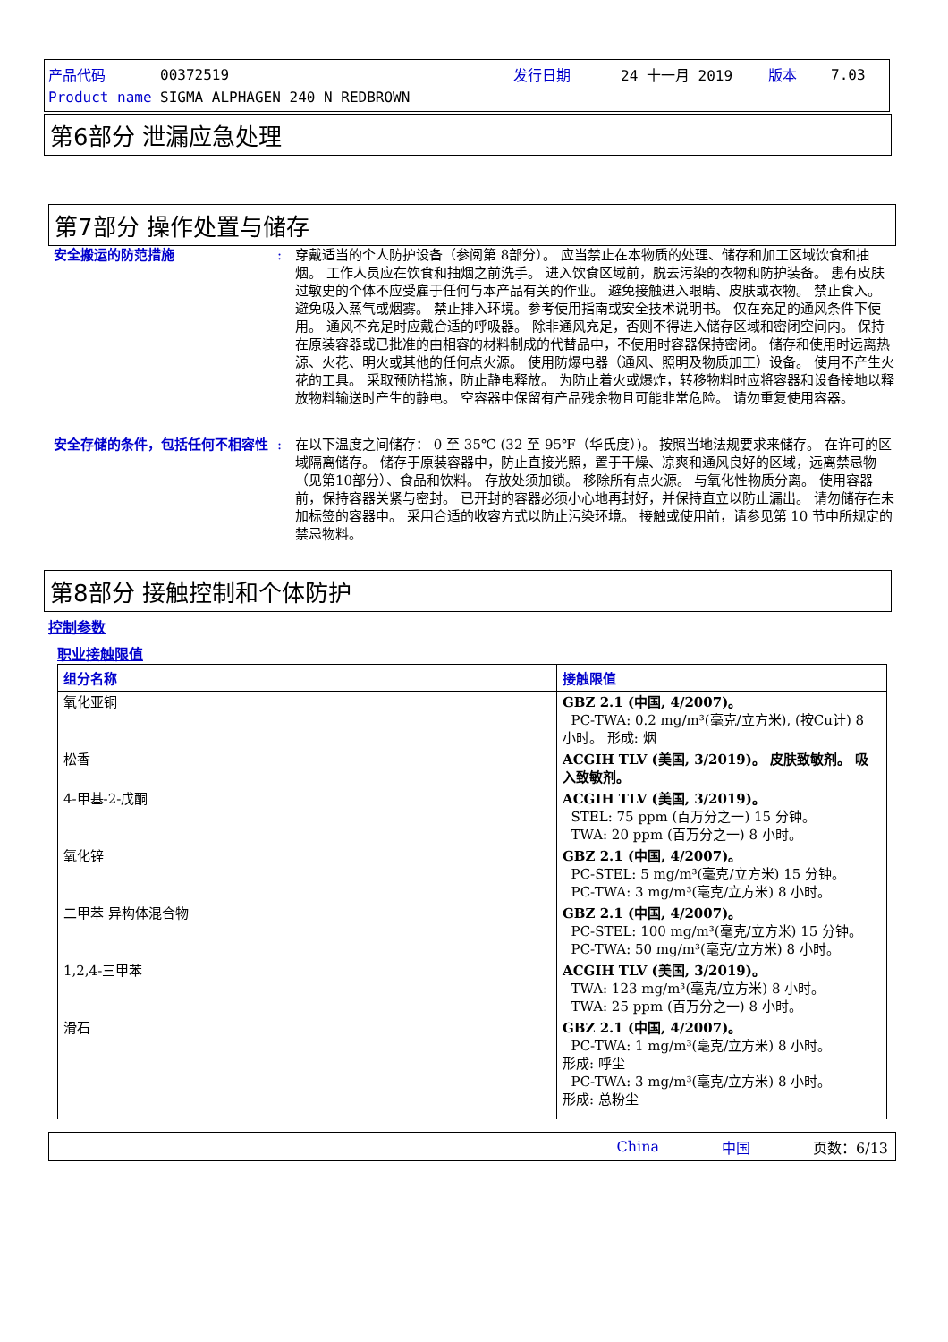| 产品代码 | 00372519 | 发行日期 | 24 十一月 2019 | 版本 | 7.03 |
| Product name | SIGMA ALPHAGEN 240 N REDBROWN | | | | |
第6部分 泄漏应急处理
第7部分 操作处置与储存
安全搬运的防范措施 : 穿戴适当的个人防护设备（参阅第 8部分）。 应当禁止在本物质的处理、储存和加工区域饮食和抽烟。 工作人员应在饮食和抽烟之前洗手。 进入饮食区域前，脱去污染的衣物和防护装备。 患有皮肤过敏史的个体不应受雇于任何与本产品有关的作业。 避免接触进入眼睛、皮肤或衣物。 禁止食入。 避免吸入蒸气或烟雾。 禁止排入环境。参考使用指南或安全技术说明书。 仅在充足的通风条件下使用。 通风不充足时应戴合适的呼吸器。 除非通风充足，否则不得进入储存区域和密闭空间内。 保持在原装容器或已批准的由相容的材料制成的代替品中，不使用时容器保持密闭。 储存和使用时远离热源、火花、明火或其他的任何点火源。 使用防爆电器（通风、照明及物质加工）设备。 使用不产生火花的工具。 采取预防措施，防止静电释放。 为防止着火或爆炸，转移物料时应将容器和设备接地以释放物料输送时产生的静电。 空容器中保留有产品残余物且可能非常危险。 请勿重复使用容器。
安全存储的条件，包括任何不相容性 : 在以下温度之间储存： 0 至 35℃ (32 至 95℉（华氏度）)。 按照当地法规要求来储存。 在许可的区域隔离储存。 储存于原装容器中，防止直接光照，置于干燥、凉爽和通风良好的区域，远离禁忌物（见第10部分）、食品和饮料。 存放处须加锁。 移除所有点火源。 与氧化性物质分离。 使用容器前，保持容器关紧与密封。 已开封的容器必须小心地再封好，并保持直立以防止漏出。 请勿储存在未加标签的容器中。 采用合适的收容方式以防止污染环境。 接触或使用前，请参见第 10 节中所规定的禁忌物料。
第8部分 接触控制和个体防护
控制参数
职业接触限值
| 组分名称 | 接触限值 |
| --- | --- |
| 氧化亚铜 | GBZ 2.1 (中国, 4/2007)。 PC-TWA: 0.2 mg/m³(毫克/立方米), (按Cu计) 8 小时。 形成: 烟 |
| 松香 | ACGIH TLV (美国, 3/2019)。 皮肤致敏剂。 吸入致敏剂。 |
| 4-甲基-2-戊酮 | ACGIH TLV (美国, 3/2019)。 STEL: 75 ppm (百万分之一) 15 分钟。 TWA: 20 ppm (百万分之一) 8 小时。 |
| 氧化锌 | GBZ 2.1 (中国, 4/2007)。 PC-STEL: 5 mg/m³(毫克/立方米) 15 分钟。 PC-TWA: 3 mg/m³(毫克/立方米) 8 小时。 |
| 二甲苯 异构体混合物 | GBZ 2.1 (中国, 4/2007)。 PC-STEL: 100 mg/m³(毫克/立方米) 15 分钟。 PC-TWA: 50 mg/m³(毫克/立方米) 8 小时。 |
| 1,2,4-三甲苯 | ACGIH TLV (美国, 3/2019)。 TWA: 123 mg/m³(毫克/立方米) 8 小时。 TWA: 25 ppm (百万分之一) 8 小时。 |
| 滑石 | GBZ 2.1 (中国, 4/2007)。 PC-TWA: 1 mg/m³(毫克/立方米) 8 小时。 形成: 呼尘 PC-TWA: 3 mg/m³(毫克/立方米) 8 小时。 形成: 总粉尘 |
China 中国 页数：6/13